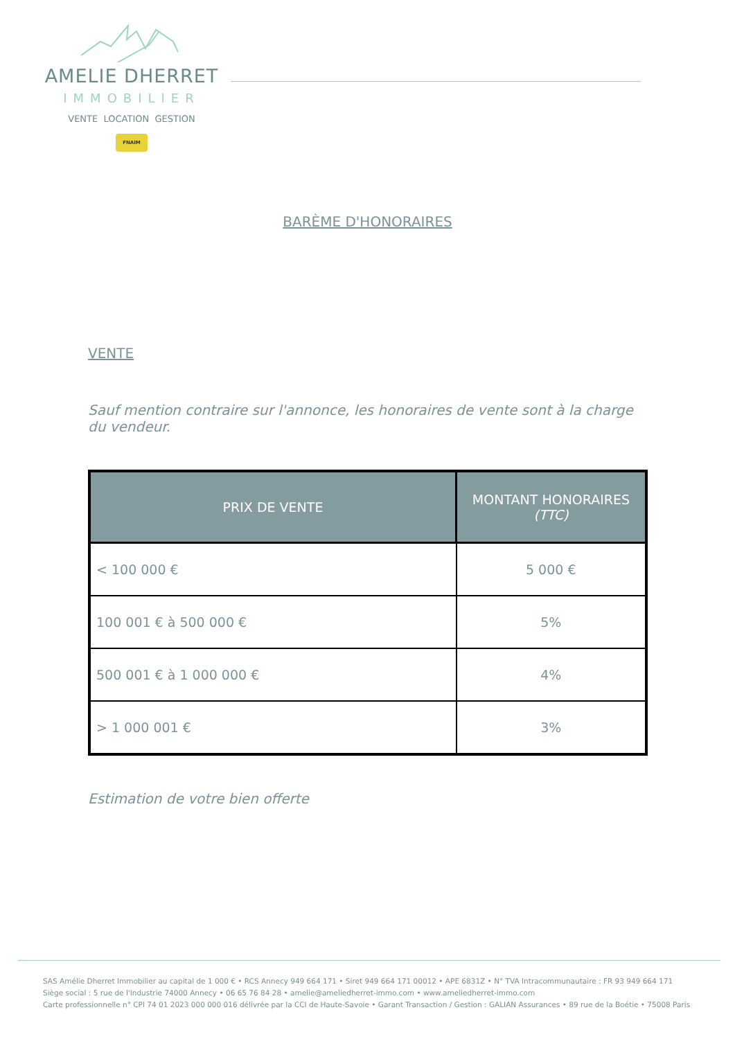AMELIE DHERRET
IMMOBILIER
VENTE LOCATION GESTION
FNAIM
BARÈME D'HONORAIRES
VENTE
Sauf mention contraire sur l'annonce, les honoraires de vente sont à la charge du vendeur.
| PRIX DE VENTE | MONTANT HONORAIRES (TTC) |
| --- | --- |
| < 100 000 € | 5 000 € |
| 100 001 € à 500 000 € | 5% |
| 500 001 € à 1 000 000 € | 4% |
| > 1 000 001 € | 3% |
Estimation de votre bien offerte
SAS Amélie Dherret Immobilier au capital de 1 000 € • RCS Annecy 949 664 171 • Siret 949 664 171 00012 • APE 6831Z • N° TVA Intracommunautaire : FR 93 949 664 171
Siège social : 5 rue de l'Industrie 74000 Annecy • 06 65 76 84 28 • amelie@ameliedherret-immo.com • www.ameliedherret-immo.com
Carte professionnelle n° CPI 74 01 2023 000 000 016 délivrée par la CCI de Haute-Savoie • Garant Transaction / Gestion : GALIAN Assurances • 89 rue de la Boétie • 75008 Paris